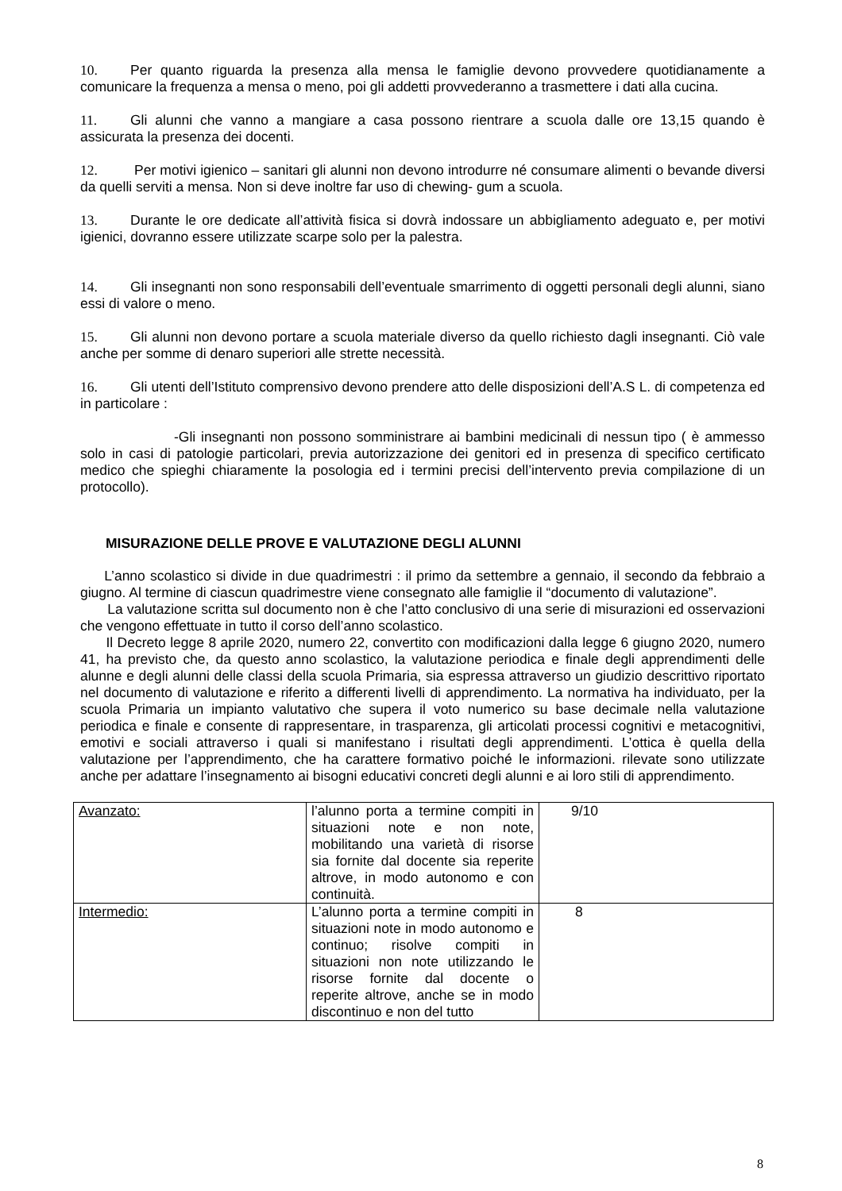10. Per quanto riguarda la presenza alla mensa le famiglie devono provvedere quotidianamente a comunicare la frequenza a mensa o meno, poi gli addetti provvederanno a trasmettere i dati alla cucina.
11. Gli alunni che vanno a mangiare a casa possono rientrare a scuola dalle ore 13,15 quando è assicurata la presenza dei docenti.
12. Per motivi igienico – sanitari gli alunni non devono introdurre né consumare alimenti o bevande diversi da quelli serviti a mensa. Non si deve inoltre far uso di chewing- gum a scuola.
13. Durante le ore dedicate all’attività fisica si dovrà indossare un abbigliamento adeguato e, per motivi igienici, dovranno essere utilizzate scarpe solo per la palestra.
14. Gli insegnanti non sono responsabili dell’eventuale smarrimento di oggetti personali degli alunni, siano essi di valore o meno.
15. Gli alunni non devono portare a scuola materiale diverso da quello richiesto dagli insegnanti. Ciò vale anche per somme di denaro superiori alle strette necessità.
16. Gli utenti dell’Istituto comprensivo devono prendere atto delle disposizioni dell’A.S L. di competenza ed in particolare :
-Gli insegnanti non possono somministrare ai bambini medicinali di nessun tipo ( è ammesso solo in casi di patologie particolari, previa autorizzazione dei genitori ed in presenza di specifico certificato medico che spieghi chiaramente la posologia ed i termini precisi dell’intervento previa compilazione di un protocollo).
MISURAZIONE DELLE PROVE E VALUTAZIONE DEGLI ALUNNI
L’anno scolastico si divide in due quadrimestri : il primo da settembre a gennaio, il secondo da febbraio a giugno. Al termine di ciascun quadrimestre viene consegnato alle famiglie il “documento di valutazione”.
La valutazione scritta sul documento non è che l’atto conclusivo di una serie di misurazioni ed osservazioni che vengono effettuate in tutto il corso dell’anno scolastico.
Il Decreto legge 8 aprile 2020, numero 22, convertito con modificazioni dalla legge 6 giugno 2020, numero 41, ha previsto che, da questo anno scolastico, la valutazione periodica e finale degli apprendimenti delle alunne e degli alunni delle classi della scuola Primaria, sia espressa attraverso un giudizio descrittivo riportato nel documento di valutazione e riferito a differenti livelli di apprendimento. La normativa ha individuato, per la scuola Primaria un impianto valutativo che supera il voto numerico su base decimale nella valutazione periodica e finale e consente di rappresentare, in trasparenza, gli articolati processi cognitivi e metacognitivi, emotivi e sociali attraverso i quali si manifestano i risultati degli apprendimenti. L’ottica è quella della valutazione per l’apprendimento, che ha carattere formativo poiché le informazioni. rilevate sono utilizzate anche per adattare l’insegnamento ai bisogni educativi concreti degli alunni e ai loro stili di apprendimento.
| Avanzato: | l’alunno porta a termine compiti in situazioni note e non note, mobilitando una varietà di risorse sia fornite dal docente sia reperite altrove, in modo autonomo e con continuità. | 9/10 |
| Intermedio: | L’alunno porta a termine compiti in situazioni note in modo autonomo e continuo; risolve compiti in situazioni non note utilizzando le risorse fornite dal docente o reperite altrove, anche se in modo discontinuo e non del tutto | 8 |
8